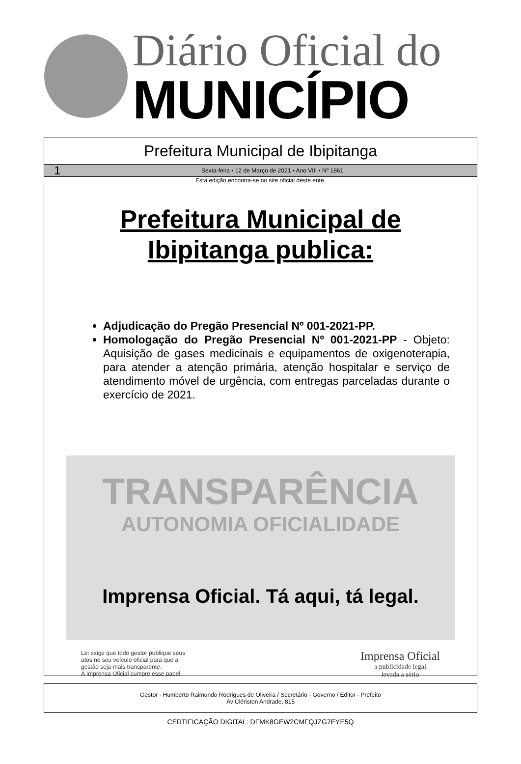Diário Oficial do
MUNICÍPIO
Prefeitura Municipal de Ibipitanga
1 Sexta-feira • 12 de Março de 2021 • Ano VIII • Nº 1861
Esta edição encontra-se no site oficial deste ente.
Prefeitura Municipal de
Ibipitanga publica:
Adjudicação do Pregão Presencial Nº 001-2021-PP.
Homologação do Pregão Presencial Nº 001-2021-PP - Objeto: Aquisição de gases medicinais e equipamentos de oxigenoterapia, para atender a atenção primária, atenção hospitalar e serviço de atendimento móvel de urgência, com entregas parceladas durante o exercício de 2021.
TRANSPARÊNCIA
AUTONOMIA OFICIALIDADE
Imprensa Oficial. Tá aqui, tá legal.
Lei exige que todo gestor publique seus
atos no seu veículo oficial para que a
gestão seja mais transparente.
A Imprensa Oficial cumpre esse papel.
Imprensa Oficial
a publicidade legal
levada a sério
Gestor - Humberto Raimundo Rodrigues de Oliveira / Secretário - Governo / Editor - Prefeito
Av Clériston Andrade, 815
CERTIFICAÇÃO DIGITAL: DFMK8GEW2CMFQJZG7EYE5Q